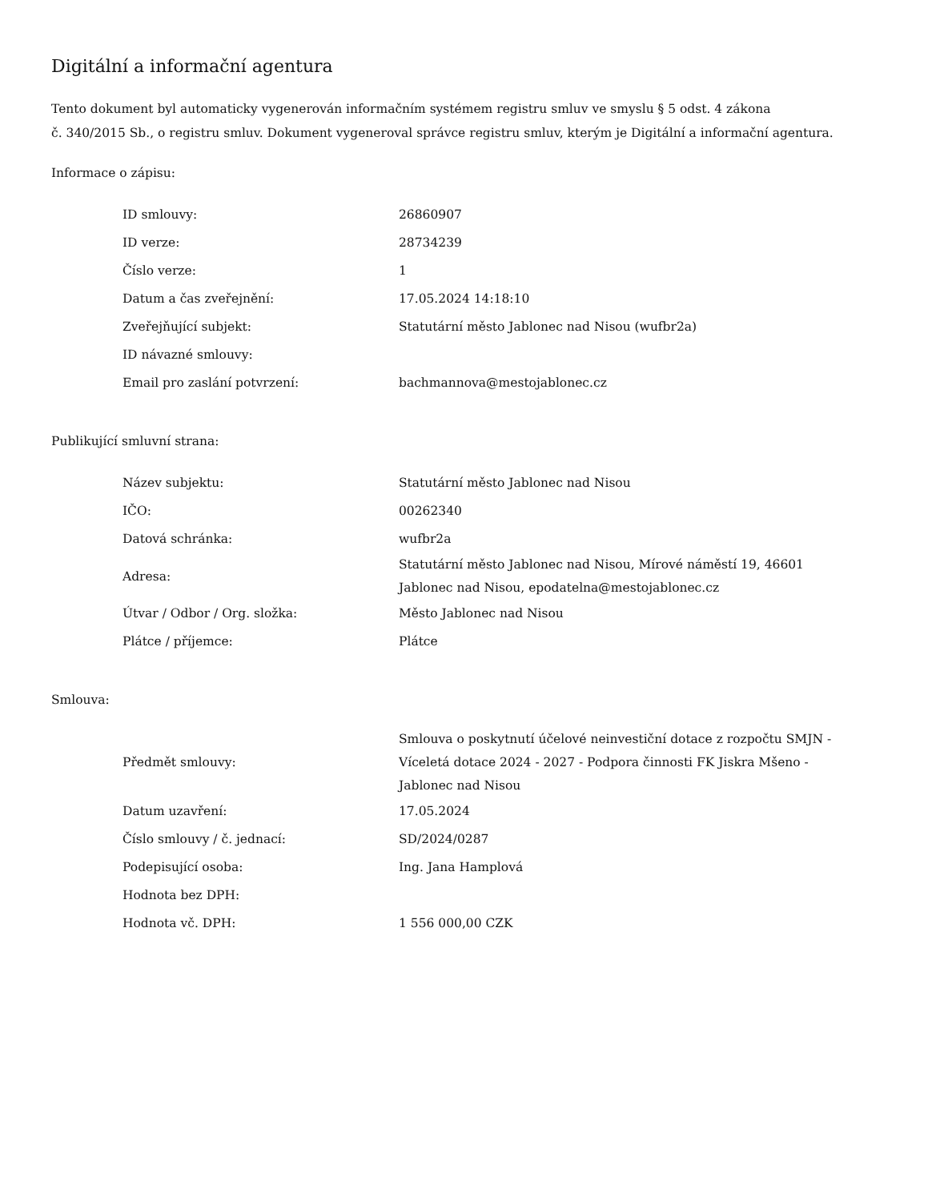Digitální a informační agentura
Tento dokument byl automaticky vygenerován informačním systémem registru smluv ve smyslu § 5 odst. 4 zákona
č. 340/2015 Sb., o registru smluv. Dokument vygeneroval správce registru smluv, kterým je Digitální a informační agentura.
Informace o zápisu:
| ID smlouvy: | 26860907 |
| ID verze: | 28734239 |
| Číslo verze: | 1 |
| Datum a čas zveřejnění: | 17.05.2024 14:18:10 |
| Zveřejňující subjekt: | Statutární město Jablonec nad Nisou (wufbr2a) |
| ID návazné smlouvy: | |
| Email pro zaslání potvrzení: | bachmannova@mestojablonec.cz |
Publikující smluvní strana:
| Název subjektu: | Statutární město Jablonec nad Nisou |
| IČO: | 00262340 |
| Datová schránka: | wufbr2a |
| Adresa: | Statutární město Jablonec nad Nisou, Mírové náměstí 19, 46601 Jablonec nad Nisou, epodatelna@mestojablonec.cz |
| Útvar / Odbor / Org. složka: | Město Jablonec nad Nisou |
| Plátce / příjemce: | Plátce |
Smlouva:
| Předmět smlouvy: | Smlouva o poskytnutí účelové neinvestiční dotace z rozpočtu SMJN - Víceletá dotace 2024 - 2027 - Podpora činnosti FK Jiskra Mšeno - Jablonec nad Nisou |
| Datum uzavření: | 17.05.2024 |
| Číslo smlouvy / č. jednací: | SD/2024/0287 |
| Podepisující osoba: | Ing. Jana Hamplová |
| Hodnota bez DPH: | |
| Hodnota vč. DPH: | 1 556 000,00 CZK |